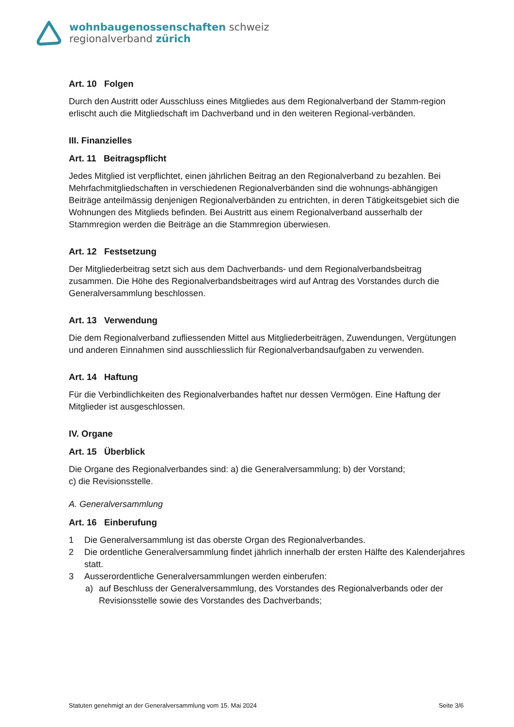wohnbaugenossenschaften schweiz
regionalverband zürich
Art. 10 Folgen
Durch den Austritt oder Ausschluss eines Mitgliedes aus dem Regionalverband der Stamm-region erlischt auch die Mitgliedschaft im Dachverband und in den weiteren Regional-verbänden.
III. Finanzielles
Art. 11 Beitragspflicht
Jedes Mitglied ist verpflichtet, einen jährlichen Beitrag an den Regionalverband zu bezahlen. Bei Mehrfachmitgliedschaften in verschiedenen Regionalverbänden sind die wohnungs-abhängigen Beiträge anteilmässig denjenigen Regionalverbänden zu entrichten, in deren Tätigkeitsgebiet sich die Wohnungen des Mitglieds befinden. Bei Austritt aus einem Regionalverband ausserhalb der Stammregion werden die Beiträge an die Stammregion überwiesen.
Art. 12 Festsetzung
Der Mitgliederbeitrag setzt sich aus dem Dachverbands- und dem Regionalverbandsbeitrag zusammen. Die Höhe des Regionalverbandsbeitrages wird auf Antrag des Vorstandes durch die Generalversammlung beschlossen.
Art. 13 Verwendung
Die dem Regionalverband zufliessenden Mittel aus Mitgliederbeiträgen, Zuwendungen, Vergütungen und anderen Einnahmen sind ausschliesslich für Regionalverbandsaufgaben zu verwenden.
Art. 14 Haftung
Für die Verbindlichkeiten des Regionalverbandes haftet nur dessen Vermögen. Eine Haftung der Mitglieder ist ausgeschlossen.
IV. Organe
Art. 15 Überblick
Die Organe des Regionalverbandes sind: a) die Generalversammlung; b) der Vorstand;
c) die Revisionsstelle.
A. Generalversammlung
Art. 16 Einberufung
1 Die Generalversammlung ist das oberste Organ des Regionalverbandes.
2 Die ordentliche Generalversammlung findet jährlich innerhalb der ersten Hälfte des Kalenderjahres statt.
3 Ausserordentliche Generalversammlungen werden einberufen:
a) auf Beschluss der Generalversammlung, des Vorstandes des Regionalverbands oder der Revisionsstelle sowie des Vorstandes des Dachverbands;
Statuten genehmigt an der Generalversammlung vom 15. Mai 2024 Seite 3/6